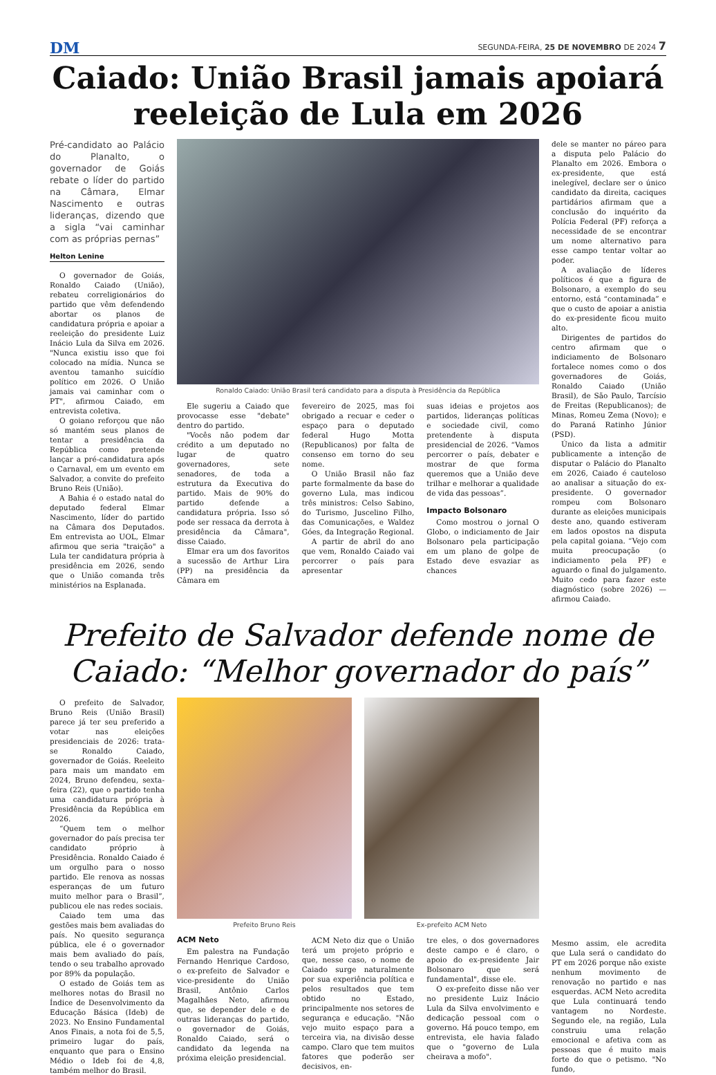DM SEGUNDA-FEIRA, 25 DE NOVEMBRO DE 2024 7
Caiado: União Brasil jamais apoiará reeleição de Lula em 2026
Pré-candidato ao Palácio do Planalto, o governador de Goiás rebate o líder do partido na Câmara, Elmar Nascimento e outras lideranças, dizendo que a sigla “vai caminhar com as próprias pernas”
Helton Lenine
O governador de Goiás, Ronaldo Caiado (União), rebateu correligionários do partido que vêm defendendo abortar os planos de candidatura própria e apoiar a reeleição do presidente Luiz Inácio Lula da Silva em 2026. "Nunca existiu isso que foi colocado na mídia. Nunca se aventou tamanho suicídio político em 2026. O União jamais vai caminhar com o PT", afirmou Caiado, em entrevista coletiva.
O goiano reforçou que não só mantém seus planos de tentar a presidência da República como pretende lançar a pré-candidatura após o Carnaval, em um evento em Salvador, a convite do prefeito Bruno Reis (União).
A Bahia é o estado natal do deputado federal Elmar Nascimento, líder do partido na Câmara dos Deputados. Em entrevista ao UOL, Elmar afirmou que seria "traição" a Lula ter candidatura própria à presidência em 2026, sendo que o União comanda três ministérios na Esplanada.
Ronaldo Caiado: União Brasil terá candidato para a disputa à Presidência da República
Ele sugeriu a Caiado que provocasse esse "debate" dentro do partido.
"Vocês não podem dar crédito a um deputado no lugar de quatro governadores, sete senadores, de toda a estrutura da Executiva do partido. Mais de 90% do partido defende a candidatura própria. Isso só pode ser ressaca da derrota à presidência da Câmara", disse Caiado.
Elmar era um dos favoritos a sucessão de Arthur Lira (PP) na presidência da Câmara em
fevereiro de 2025, mas foi obrigado a recuar e ceder o espaço para o deputado federal Hugo Motta (Republicanos) por falta de consenso em torno do seu nome.
O União Brasil não faz parte formalmente da base do governo Lula, mas indicou três ministros: Celso Sabino, do Turismo, Juscelino Filho, das Comunicações, e Waldez Góes, da Integração Regional.
A partir de abril do ano que vem, Ronaldo Caiado vai percorrer o país para apresentar
suas ideias e projetos aos partidos, lideranças políticas e sociedade civil, como pretendente à disputa presidencial de 2026. “Vamos percorrer o país, debater e mostrar de que forma queremos que a União deve trilhar e melhorar a qualidade de vida das pessoas”.
Impacto Bolsonaro
Como mostrou o jornal O Globo, o indiciamento de Jair Bolsonaro pela participação em um plano de golpe de Estado deve esvaziar as chances
dele se manter no páreo para a disputa pelo Palácio do Planalto em 2026. Embora o ex-presidente, que está inelegível, declare ser o único candidato da direita, caciques partidários afirmam que a conclusão do inquérito da Polícia Federal (PF) reforça a necessidade de se encontrar um nome alternativo para esse campo tentar voltar ao poder.
A avaliação de líderes políticos é que a figura de Bolsonaro, a exemplo do seu entorno, está “contaminada” e que o custo de apoiar a anistia do ex-presidente ficou muito alto.
Dirigentes de partidos do centro afirmam que o indiciamento de Bolsonaro fortalece nomes como o dos governadores de Goiás, Ronaldo Caiado (União Brasil), de São Paulo, Tarcísio de Freitas (Republicanos); de Minas, Romeu Zema (Novo); e do Paraná Ratinho Júnior (PSD).
Único da lista a admitir publicamente a intenção de disputar o Palácio do Planalto em 2026, Caiado é cauteloso ao analisar a situação do ex-presidente. O governador rompeu com Bolsonaro durante as eleições municipais deste ano, quando estiveram em lados opostos na disputa pela capital goiana. “Vejo com muita preocupação (o indiciamento pela PF) e aguardo o final do julgamento. Muito cedo para fazer este diagnóstico (sobre 2026) — afirmou Caiado.
Prefeito de Salvador defende nome de Caiado: “Melhor governador do país”
O prefeito de Salvador, Bruno Reis (União Brasil) parece já ter seu preferido a votar nas eleições presidenciais de 2026: trata-se Ronaldo Caiado, governador de Goiás. Reeleito para mais um mandato em 2024, Bruno defendeu, sexta-feira (22), que o partido tenha uma candidatura própria à Presidência da República em 2026.
“Quem tem o melhor governador do país precisa ter candidato próprio à Presidência. Ronaldo Caiado é um orgulho para o nosso partido. Ele renova as nossas esperanças de um futuro muito melhor para o Brasil”, publicou ele nas redes sociais.
Caiado tem uma das gestões mais bem avaliadas do país. No quesito segurança pública, ele é o governador mais bem avaliado do país, tendo o seu trabalho aprovado por 89% da população.
O estado de Goiás tem as melhores notas do Brasil no Índice de Desenvolvimento da Educação Básica (Ideb) de 2023. No Ensino Fundamental Anos Finais, a nota foi de 5,5, primeiro lugar do país, enquanto que para o Ensino Médio o Ideb foi de 4,8, também melhor do Brasil.
Prefeito Bruno Reis Ex-prefeito ACM Neto
ACM Neto
Em palestra na Fundação Fernando Henrique Cardoso, o ex-prefeito de Salvador e vice-presidente do União Brasil, Antônio Carlos Magalhães Neto, afirmou que, se depender dele e de outras lideranças do partido, o governador de Goiás, Ronaldo Caiado, será o candidato da legenda na próxima eleição presidencial.
ACM Neto diz que o União terá um projeto próprio e que, nesse caso, o nome de Caiado surge naturalmente por sua experiência política e pelos resultados que tem obtido no Estado, principalmente nos setores de segurança e educação. "Não vejo muito espaço para a terceira via, na divisão desse campo. Claro que tem muitos fatores que poderão ser decisivos, en-
tre eles, o dos governadores deste campo e é claro, o apoio do ex-presidente Jair Bolsonaro que será fundamental", disse ele.
O ex-prefeito disse não ver no presidente Luiz Inácio Lula da Silva envolvimento e dedicação pessoal com o governo. Há pouco tempo, em entrevista, ele havia falado que o "governo de Lula cheirava a mofo".
Mesmo assim, ele acredita que Lula será o candidato do PT em 2026 porque não existe nenhum movimento de renovação no partido e nas esquerdas. ACM Neto acredita que Lula continuará tendo vantagem no Nordeste. Segundo ele, na região, Lula construiu uma relação emocional e afetiva com as pessoas que é muito mais forte do que o petismo. "No fundo,